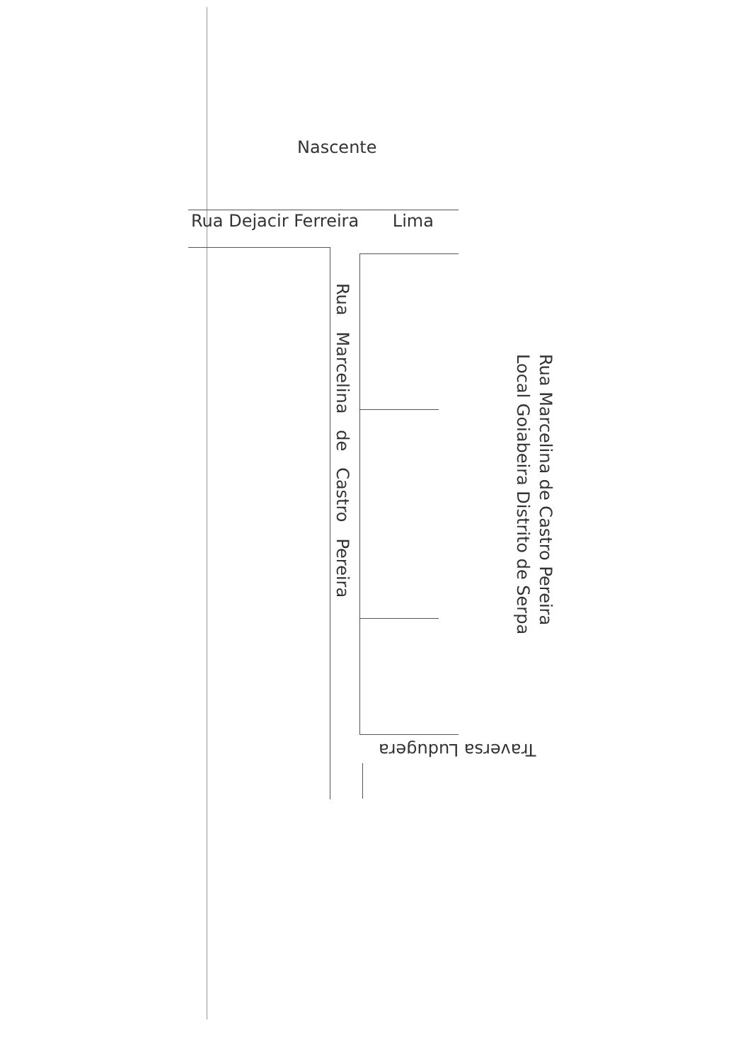Nascente
Rua Dejacir Ferreira Lima
Rua Marcelina de Castro Pereira
Rua Marcelina de Castro Pereira
Local Goiabeira Distrito de Serpa
Traversa Ludugera